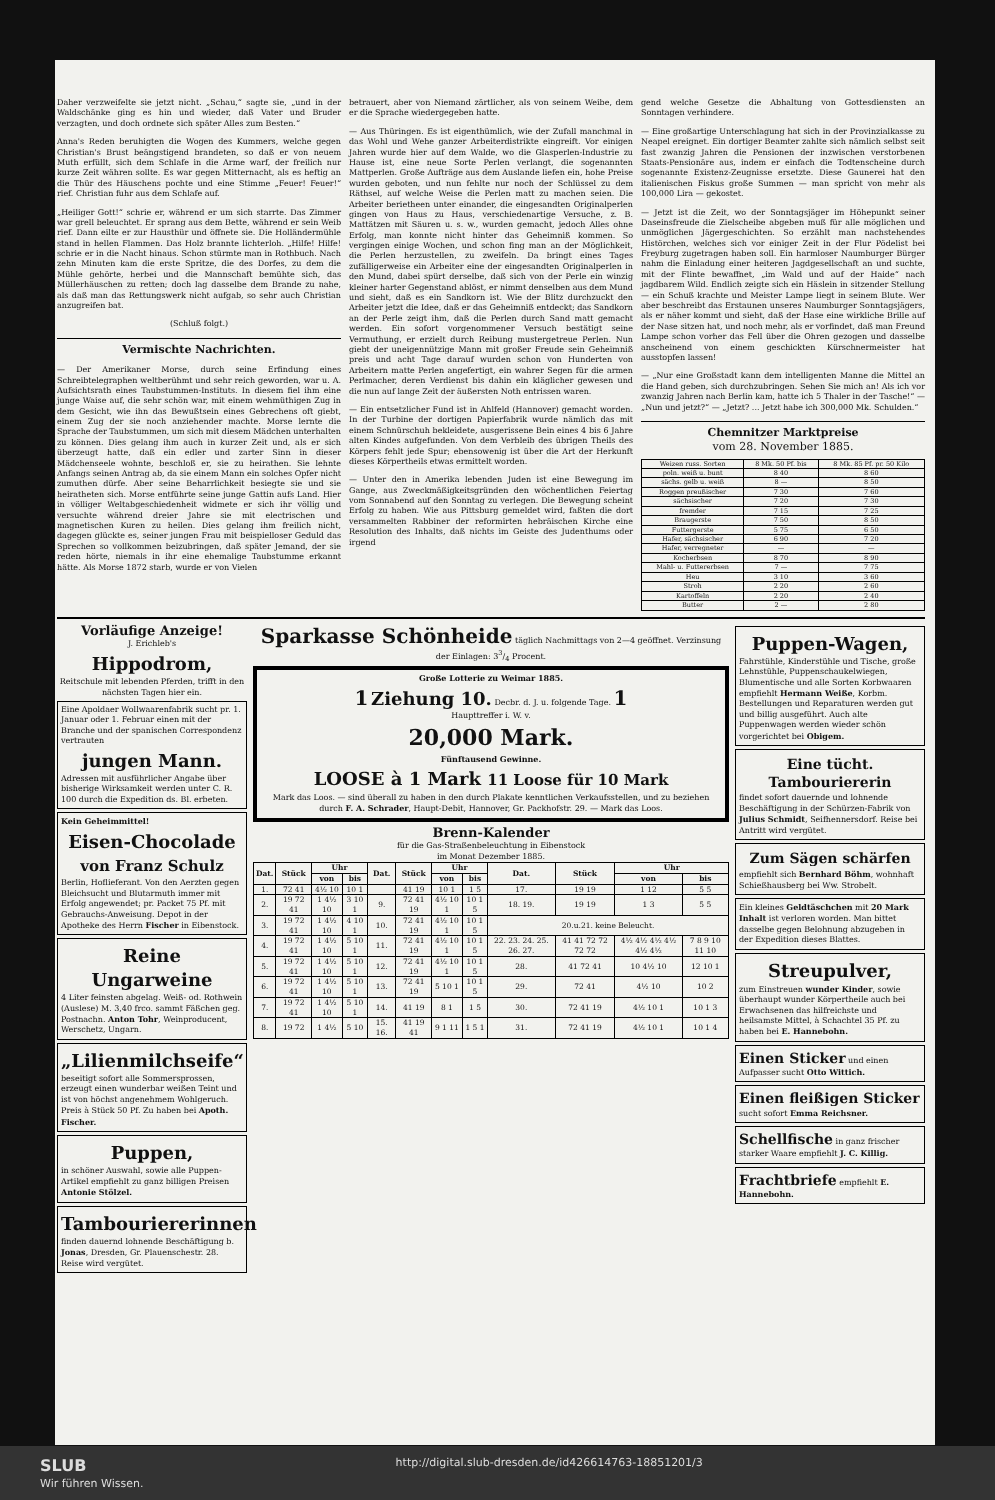Daher verzweifelte sie jetzt nicht. „Schau,“ sagte sie, „und in der Waldschänke ging es hin und wieder, daß Vater und Bruder verzagten, und doch ordnete sich später Alles zum Besten.“
Anna's Reden beruhigten die Wogen des Kummers, welche gegen Christian's Brust beängstigend brandeten, so daß er von neuem Muth erfüllt, sich dem Schlafe in die Arme warf, der freilich nur kurze Zeit währen sollte. Es war gegen Mitternacht, als es heftig an die Thür des Häuschens pochte und eine Stimme „Feuer! Feuer!“ rief. Christian fuhr aus dem Schlafe auf.
„Heiliger Gott!“ schrie er, während er um sich starrte. Das Zimmer war grell beleuchtet. Er sprang aus dem Bette, während er sein Weib rief. Dann eilte er zur Hausthür und öffnete sie. Die Holländermühle stand in hellen Flammen. Das Holz brannte lichterloh. „Hilfe! Hilfe! schrie er in die Nacht hinaus. Schon stürmte man in Rothbuch. Nach zehn Minuten kam die erste Spritze, die des Dorfes, zu dem die Mühle gehörte, herbei und die Mannschaft bemühte sich, das Müllerhäuschen zu retten; doch lag dasselbe dem Brande zu nahe, als daß man das Rettungswerk nicht aufgab, so sehr auch Christian anzugreifen bat.
(Schluß folgt.)
Vermischte Nachrichten.
— Der Amerikaner Morse, durch seine Erfindung eines Schreibtelegraphen weltberühmt und sehr reich geworden, war u. A. Aufsichtsrath eines Taubstummen-Instituts. In diesem fiel ihm eine junge Waise auf, die sehr schön war, mit einem wehmüthigen Zug in dem Gesicht, wie ihn das Bewußtsein eines Gebrechens oft giebt, einem Zug der sie noch anziehender machte. Morse lernte die Sprache der Taubstummen, um sich mit diesem Mädchen unterhalten zu können. Dies gelang ihm auch in kurzer Zeit und, als er sich überzeugt hatte, daß ein edler und zarter Sinn in dieser Mädchenseele wohnte, beschloß er, sie zu heirathen. Sie lehnte Anfangs seinen Antrag ab, da sie einem Mann ein solches Opfer nicht zumuthen dürfe. Aber seine Beharrlichkeit besiegte sie und sie heiratheten sich. Morse entführte seine junge Gattin aufs Land. Hier in völliger Weltabgeschiedenheit widmete er sich ihr völlig und versuchte während dreier Jahre sie mit electrischen und magnetischen Kuren zu heilen. Dies gelang ihm freilich nicht, dagegen glückte es, seiner jungen Frau mit beispielloser Geduld das Sprechen so vollkommen beizubringen, daß später Jemand, der sie reden hörte, niemals in ihr eine ehemalige Taubstumme erkannt hätte. Als Morse 1872 starb, wurde er von Vielen
betrauert, aber von Niemand zärtlicher, als von seinem Weibe, dem er die Sprache wiedergegeben hatte.
— Aus Thüringen. Es ist eigenthümlich, wie der Zufall manchmal in das Wohl und Wehe ganzer Arbeiterdistrikte eingreift. Vor einigen Jahren wurde hier auf dem Walde, wo die Glasperlen-Industrie zu Hause ist, eine neue Sorte Perlen verlangt, die sogenannten Mattperlen. Große Aufträge aus dem Auslande liefen ein, hohe Preise wurden geboten, und nun fehlte nur noch der Schlüssel zu dem Räthsel, auf welche Weise die Perlen matt zu machen seien. Die Arbeiter berietheen unter einander, die eingesandten Originalperlen gingen von Haus zu Haus, verschiedenartige Versuche, z. B. Mattätzen mit Säuren u. s. w., wurden gemacht, jedoch Alles ohne Erfolg, man konnte nicht hinter das Geheimniß kommen. So vergingen einige Wochen, und schon fing man an der Möglichkeit, die Perlen herzustellen, zu zweifeln. Da bringt eines Tages zufälligerweise ein Arbeiter eine der eingesandten Originalperlen in den Mund, dabei spürt derselbe, daß sich von der Perle ein winzig kleiner harter Gegenstand ablöst, er nimmt denselben aus dem Mund und sieht, daß es ein Sandkorn ist. Wie der Blitz durchzuckt den Arbeiter jetzt die Idee, daß er das Geheimniß entdeckt; das Sandkorn an der Perle zeigt ihm, daß die Perlen durch Sand matt gemacht werden. Ein sofort vorgenommener Versuch bestätigt seine Vermuthung, er erzielt durch Reibung mustergetreue Perlen. Nun giebt der uneigennützige Mann mit großer Freude sein Geheimniß preis und acht Tage darauf wurden schon von Hunderten von Arbeitern matte Perlen angefertigt, ein wahrer Segen für die armen Perlmacher, deren Verdienst bis dahin ein kläglicher gewesen und die nun auf lange Zeit der äußersten Noth entrissen waren.
— Ein entsetzlicher Fund ist in Ahlfeld (Hannover) gemacht worden. In der Turbine der dortigen Papierfabrik wurde nämlich das mit einem Schnürschuh bekleidete, ausgerissene Bein eines 4 bis 6 Jahre alten Kindes aufgefunden. Von dem Verbleib des übrigen Theils des Körpers fehlt jede Spur; ebensowenig ist über die Art der Herkunft dieses Körpertheils etwas ermittelt worden.
— Unter den in Amerika lebenden Juden ist eine Bewegung im Gange, aus Zweckmäßigkeitsgründen den wöchentlichen Feiertag vom Sonnabend auf den Sonntag zu verlegen. Die Bewegung scheint Erfolg zu haben. Wie aus Pittsburg gemeldet wird, faßten die dort versammelten Rabbiner der reformirten hebräischen Kirche eine Resolution des Inhalts, daß nichts im Geiste des Judenthums oder irgend
gend welche Gesetze die Abhaltung von Gottesdiensten an Sonntagen verhindere.
— Eine großartige Unterschlagung hat sich in der Provinzialkasse zu Neapel ereignet. Ein dortiger Beamter zahlte sich nämlich selbst seit fast zwanzig Jahren die Pensionen der inzwischen verstorbenen Staats-Pensionäre aus, indem er einfach die Todtenscheine durch sogenannte Existenz-Zeugnisse ersetzte. Diese Gaunerei hat den italienischen Fiskus große Summen — man spricht von mehr als 100,000 Lira — gekostet.
— Jetzt ist die Zeit, wo der Sonntagsjäger im Höhepunkt seiner Daseinsfreude die Zielscheibe abgeben muß für alle möglichen und unmöglichen Jägergeschichten. So erzählt man nachstehendes Histörchen, welches sich vor einiger Zeit in der Flur Pödelist bei Freyburg zugetragen haben soll. Ein harmloser Naumburger Bürger nahm die Einladung einer heiteren Jagdgesellschaft an und suchte, mit der Flinte bewaffnet, „im Wald und auf der Haide“ nach jagdbarem Wild. Endlich zeigte sich ein Häslein in sitzender Stellung — ein Schuß krachte und Meister Lampe liegt in seinem Blute. Wer aber beschreibt das Erstaunen unseres Naumburger Sonntagsjägers, als er näher kommt und sieht, daß der Hase eine wirkliche Brille auf der Nase sitzen hat, und noch mehr, als er vorfindet, daß man Freund Lampe schon vorher das Fell über die Ohren gezogen und dasselbe anscheinend von einem geschickten Kürschnermeister hat ausstopfen lassen!
— „Nur eine Großstadt kann dem intelligenten Manne die Mittel an die Hand geben, sich durchzubringen. Sehen Sie mich an! Als ich vor zwanzig Jahren nach Berlin kam, hatte ich 5 Thaler in der Tasche!“ — „Nun und jetzt?“ — „Jetzt? ... Jetzt habe ich 300,000 Mk. Schulden.“
Chemnitzer Marktpreise
vom 28. November 1885.
| Weizen russ. Sorten | 8 Mk. 50 Pf. bis | 8 Mk. 85 Pf. pr. 50 Kilo |
| poln. weiß u. bunt | 8 40 | 8 60 |
| sächs. gelb u. weiß | 8 — | 8 50 |
| Roggen preußischer | 7 30 | 7 60 |
| sächsischer | 7 20 | 7 30 |
| fremder | 7 15 | 7 25 |
| Braugerste | 7 50 | 8 50 |
| Futtergerste | 5 75 | 6 50 |
| Hafer, sächsischer | 6 90 | 7 20 |
| Hafer, verregneter | — | — |
| Kocherbsen | 8 70 | 8 90 |
| Mahl- u. Futtererbsen | 7 — | 7 75 |
| Heu | 3 10 | 3 60 |
| Stroh | 2 20 | 2 60 |
| Kartoffeln | 2 20 | 2 40 |
| Butter | 2 — | 2 80 |
Vorläufige Anzeige!
J. Erichleb's
Hippodrom,
Reitschule mit lebenden Pferden, trifft in den nächsten Tagen hier ein.
Eine Apoldaer Wollwaarenfabrik sucht pr. 1. Januar oder 1. Februar einen mit der Branche und der spanischen Correspondenz vertrauten
jungen Mann.
Adressen mit ausführlicher Angabe über bisherige Wirksamkeit werden unter C. R. 100 durch die Expedition ds. Bl. erbeten.
Kein Geheimmittel!
Eisen-Chocolade von Franz Schulz
Berlin, Hoflieferant. Von den Aerzten gegen Bleichsucht und Blutarmuth immer mit Erfolg angewendet; pr. Packet 75 Pf. mit Gebrauchs-Anweisung. Depot in der Apotheke des Herrn Fischer in Eibenstock.
Reine Ungarweine
4 Liter feinsten abgelag. Weiß- od. Rothwein (Auslese) M. 3,40 frco. sammt Fäßchen geg. Postnachn. Anton Tohr, Weinproducent, Werschetz, Ungarn.
„Lilienmilchseife“
beseitigt sofort alle Sommersprossen, erzeugt einen wunderbar weißen Teint und ist von höchst angenehmem Wohlgeruch. Preis à Stück 50 Pf. Zu haben bei Apoth. Fischer.
Puppen,
in schöner Auswahl, sowie alle Puppen-Artikel empfiehlt zu ganz billigen Preisen Antonie Stölzel.
Tambouriererinnen
finden dauernd lohnende Beschäftigung b. Jonas, Dresden, Gr. Plauenschestr. 28. Reise wird vergütet.
Sparkasse Schönheide täglich Nachmittags von 2—4 geöffnet. Verzinsung der Einlagen: 33/4 Procent.
Große Lotterie zu Weimar 1885.
1 Ziehung 10. Decbr. d. J. u. folgende Tage. 1
Haupttreffer i. W. v.
20,000 Mark.
Fünftausend Gewinne.
LOOSE à 1 Mark 11 Loose für 10 Mark
Mark das Loos. — sind überall zu haben in den durch Plakate kenntlichen Verkaufsstellen, und zu beziehen durch F. A. Schrader, Haupt-Debit, Hannover, Gr. Packhofstr. 29. — Mark das Loos.
Brenn-Kalender
für die Gas-Straßenbeleuchtung in Eibenstock
im Monat Dezember 1885.
| Dat. | Stück | Uhr | | Dat. | Stück | Uhr | | Dat. | Stück | Uhr | |
| --- | --- | --- | --- | --- | --- | --- | --- | --- | --- | --- | --- |
| | | von | bis | | | von | bis | | | von | bis |
| 1. | 72 41 | 4½ 10 | 10 1 | | 41 19 | 10 1 | 1 5 | 17. | 19 19 | 1 12 | 5 5 |
| 2. | 19 72 41 | 1 4½ 10 | 3 10 1 | 9. | 72 41 19 | 4½ 10 1 | 10 1 5 | 18. 19. | 19 19 | 1 3 | 5 5 |
| 3. | 19 72 41 | 1 4½ 10 | 4 10 1 | 10. | 72 41 19 | 4½ 10 1 | 10 1 5 | 20.u.21. keine Beleucht. | | | |
| 4. | 19 72 41 | 1 4½ 10 | 5 10 1 | 11. | 72 41 19 | 4½ 10 1 | 10 1 5 | 22. 23. 24. 25. 26. 27. | 41 41 72 72 72 72 | 4½ 4½ 4½ 4½ 4½ 4½ | 7 8 9 10 11 10 |
| 5. | 19 72 41 | 1 4½ 10 | 5 10 1 | 12. | 72 41 19 | 4½ 10 1 | 10 1 5 | 28. | 41 72 41 | 10 4½ 10 | 12 10 1 |
| 6. | 19 72 41 | 1 4½ 10 | 5 10 1 | 13. | 72 41 19 | 5 10 1 | 10 1 5 | 29. | 72 41 | 4½ 10 | 10 2 |
| 7. | 19 72 41 | 1 4½ 10 | 5 10 1 | 14. | 41 19 | 8 1 | 1 5 | 30. | 72 41 19 | 4½ 10 1 | 10 1 3 |
| 8. | 19 72 | 1 4½ | 5 10 | 15. 16. | 41 19 41 | 9 1 11 | 1 5 1 | 31. | 72 41 19 | 4½ 10 1 | 10 1 4 |
Puppen-Wagen,
Fahrstühle, Kinderstühle und Tische, große Lehnstühle, Puppenschaukelwiegen, Blumentische und alle Sorten Korbwaaren empfiehlt Hermann Weiße, Korbm. Bestellungen und Reparaturen werden gut und billig ausgeführt. Auch alte Puppenwagen werden wieder schön vorgerichtet bei Obigem.
Eine tücht. Tambouriererin
findet sofort dauernde und lohnende Beschäftigung in der Schürzen-Fabrik von Julius Schmidt, Seifhennersdorf. Reise bei Antritt wird vergütet.
Zum Sägen schärfen
empfiehlt sich Bernhard Böhm, wohnhaft Schießhausberg bei Ww. Strobelt.
Ein kleines Geldtäschchen mit 20 Mark Inhalt ist verloren worden. Man bittet dasselbe gegen Belohnung abzugeben in der Expedition dieses Blattes.
Streupulver,
zum Einstreuen wunder Kinder, sowie überhaupt wunder Körpertheile auch bei Erwachsenen das hilfreichste und heilsamste Mittel, à Schachtel 35 Pf. zu haben bei E. Hannebohn.
Einen Sticker und einen Aufpasser sucht Otto Wittich.
Einen fleißigen Sticker
sucht sofort Emma Reichsner.
Schellfische in ganz frischer starker Waare empfiehlt J. C. Killig.
Frachtbriefe empfiehlt E. Hannebohn.
SLUB
Wir führen Wissen. http://digital.slub-dresden.de/id426614763-18851201/3